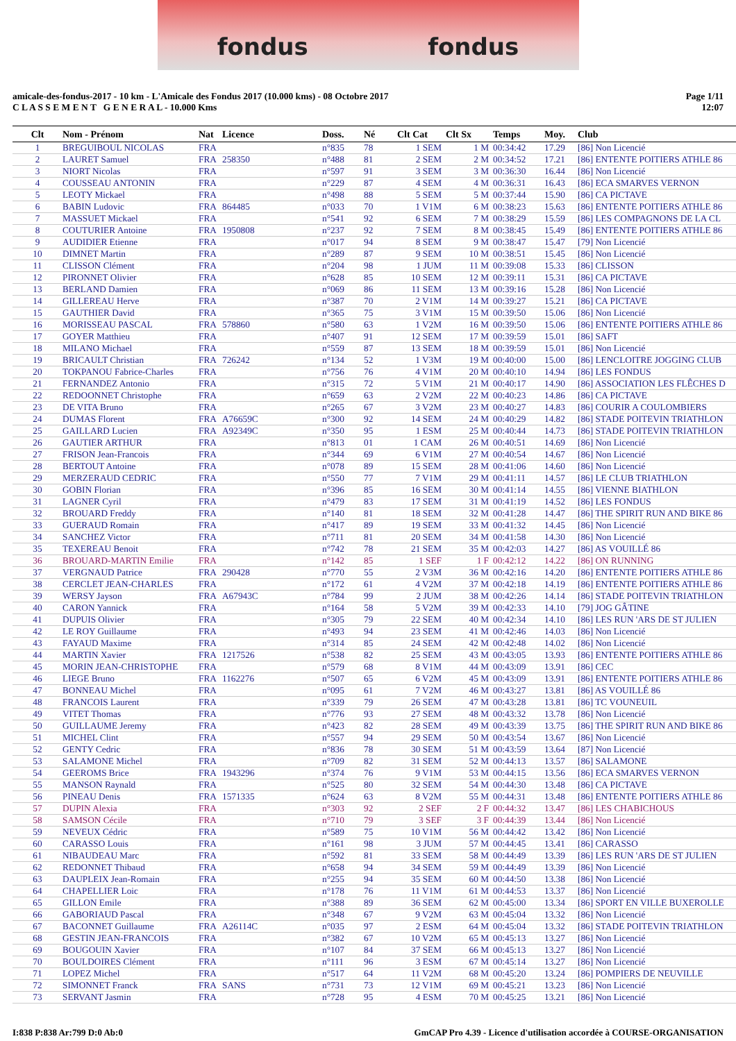fondus fondus
amicale-des-fondus-2017 - 10 km - L'Amicale des Fondus 2017 (10.000 kms) - 08 Octobre 2017
C L A S S E M E N T G E N E R A L - 10.000 Kms
Page 1/11
12:07
| Clt | Nom - Prénom | Nat | Licence | Doss. | Né | Clt Cat | Clt Sx | Temps | Moy. | Club |
| --- | --- | --- | --- | --- | --- | --- | --- | --- | --- | --- |
| 1 | BREGUIBOUL NICOLAS | FRA | | n°835 | 78 | 1 SEM | 1 M | 00:34:42 | 17.29 | [86] Non Licencié |
| 2 | LAURET Samuel | FRA | 258350 | n°488 | 81 | 2 SEM | 2 M | 00:34:52 | 17.21 | [86] ENTENTE POITIERS ATHLE 86 |
| 3 | NIORT Nicolas | FRA | | n°597 | 91 | 3 SEM | 3 M | 00:36:30 | 16.44 | [86] Non Licencié |
| 4 | COUSSEAU ANTONIN | FRA | | n°229 | 87 | 4 SEM | 4 M | 00:36:31 | 16.43 | [86] ECA SMARVES VERNON |
| 5 | LEOTY Mickael | FRA | | n°498 | 88 | 5 SEM | 5 M | 00:37:44 | 15.90 | [86] CA PICTAVE |
| 6 | BABIN Ludovic | FRA | 864485 | n°033 | 70 | 1 V1M | 6 M | 00:38:23 | 15.63 | [86] ENTENTE POITIERS ATHLE 86 |
| 7 | MASSUET Mickael | FRA | | n°541 | 92 | 6 SEM | 7 M | 00:38:29 | 15.59 | [86] LES COMPAGNONS DE LA CL |
| 8 | COUTURIER Antoine | FRA | 1950808 | n°237 | 92 | 7 SEM | 8 M | 00:38:45 | 15.49 | [86] ENTENTE POITIERS ATHLE 86 |
| 9 | AUDIDIER Etienne | FRA | | n°017 | 94 | 8 SEM | 9 M | 00:38:47 | 15.47 | [79] Non Licencié |
| 10 | DIMNET Martin | FRA | | n°289 | 87 | 9 SEM | 10 M | 00:38:51 | 15.45 | [86] Non Licencié |
| 11 | CLISSON Clément | FRA | | n°204 | 98 | 1 JUM | 11 M | 00:39:08 | 15.33 | [86] CLISSON |
| 12 | PIRONNET Olivier | FRA | | n°628 | 85 | 10 SEM | 12 M | 00:39:11 | 15.31 | [86] CA PICTAVE |
| 13 | BERLAND Damien | FRA | | n°069 | 86 | 11 SEM | 13 M | 00:39:16 | 15.28 | [86] Non Licencié |
| 14 | GILLEREAU Herve | FRA | | n°387 | 70 | 2 V1M | 14 M | 00:39:27 | 15.21 | [86] CA PICTAVE |
| 15 | GAUTHIER David | FRA | | n°365 | 75 | 3 V1M | 15 M | 00:39:50 | 15.06 | [86] Non Licencié |
| 16 | MORISSEAU PASCAL | FRA | 578860 | n°580 | 63 | 1 V2M | 16 M | 00:39:50 | 15.06 | [86] ENTENTE POITIERS ATHLE 86 |
| 17 | GOYER Matthieu | FRA | | n°407 | 91 | 12 SEM | 17 M | 00:39:59 | 15.01 | [86] SAFT |
| 18 | MILANO Michael | FRA | | n°559 | 87 | 13 SEM | 18 M | 00:39:59 | 15.01 | [86] Non Licencié |
| 19 | BRICAULT Christian | FRA | 726242 | n°134 | 52 | 1 V3M | 19 M | 00:40:00 | 15.00 | [86] LENCLOITRE JOGGING CLUB |
| 20 | TOKPANOU Fabrice-Charles | FRA | | n°756 | 76 | 4 V1M | 20 M | 00:40:10 | 14.94 | [86] LES FONDUS |
| 21 | FERNANDEZ Antonio | FRA | | n°315 | 72 | 5 V1M | 21 M | 00:40:17 | 14.90 | [86] ASSOCIATION LES FLÊCHES D |
| 22 | REDOONNET Christophe | FRA | | n°659 | 63 | 2 V2M | 22 M | 00:40:23 | 14.86 | [86] CA PICTAVE |
| 23 | DE VITA Bruno | FRA | | n°265 | 67 | 3 V2M | 23 M | 00:40:27 | 14.83 | [86] COURIR A COULOMBIERS |
| 24 | DUMAS Florent | FRA | A76659C | n°300 | 92 | 14 SEM | 24 M | 00:40:29 | 14.82 | [86] STADE POITEVIN TRIATHLON |
| 25 | GAILLARD Lucien | FRA | A92349C | n°350 | 95 | 1 ESM | 25 M | 00:40:44 | 14.73 | [86] STADE POITEVIN TRIATHLON |
| 26 | GAUTIER ARTHUR | FRA | | n°813 | 01 | 1 CAM | 26 M | 00:40:51 | 14.69 | [86] Non Licencié |
| 27 | FRISON Jean-Francois | FRA | | n°344 | 69 | 6 V1M | 27 M | 00:40:54 | 14.67 | [86] Non Licencié |
| 28 | BERTOUT Antoine | FRA | | n°078 | 89 | 15 SEM | 28 M | 00:41:06 | 14.60 | [86] Non Licencié |
| 29 | MERZERAUD CEDRIC | FRA | | n°550 | 77 | 7 V1M | 29 M | 00:41:11 | 14.57 | [86] LE CLUB TRIATHLON |
| 30 | GOBIN Florian | FRA | | n°396 | 85 | 16 SEM | 30 M | 00:41:14 | 14.55 | [86] VIENNE BIATHLON |
| 31 | LAGNER Cyril | FRA | | n°479 | 83 | 17 SEM | 31 M | 00:41:19 | 14.52 | [86] LES FONDUS |
| 32 | BROUARD Freddy | FRA | | n°140 | 81 | 18 SEM | 32 M | 00:41:28 | 14.47 | [86] THE SPIRIT RUN AND BIKE 86 |
| 33 | GUERAUD Romain | FRA | | n°417 | 89 | 19 SEM | 33 M | 00:41:32 | 14.45 | [86] Non Licencié |
| 34 | SANCHEZ Victor | FRA | | n°711 | 81 | 20 SEM | 34 M | 00:41:58 | 14.30 | [86] Non Licencié |
| 35 | TEXEREAU Benoit | FRA | | n°742 | 78 | 21 SEM | 35 M | 00:42:03 | 14.27 | [86] AS VOUILLÉ 86 |
| 36 | BROUARD-MARTIN Emilie | FRA | | n°142 | 85 | 1 SEF | 1 F | 00:42:12 | 14.22 | [86] ON RUNNING |
| 37 | VERGNAUD Patrice | FRA | 290428 | n°770 | 55 | 2 V3M | 36 M | 00:42:16 | 14.20 | [86] ENTENTE POITIERS ATHLE 86 |
| 38 | CERCLET JEAN-CHARLES | FRA | | n°172 | 61 | 4 V2M | 37 M | 00:42:18 | 14.19 | [86] ENTENTE POITIERS ATHLE 86 |
| 39 | WERSY Jayson | FRA | A67943C | n°784 | 99 | 2 JUM | 38 M | 00:42:26 | 14.14 | [86] STADE POITEVIN TRIATHLON |
| 40 | CARON Yannick | FRA | | n°164 | 58 | 5 V2M | 39 M | 00:42:33 | 14.10 | [79] JOG GÂTINE |
| 41 | DUPUIS Olivier | FRA | | n°305 | 79 | 22 SEM | 40 M | 00:42:34 | 14.10 | [86] LES RUN 'ARS DE ST JULIEN |
| 42 | LE ROY Guillaume | FRA | | n°493 | 94 | 23 SEM | 41 M | 00:42:46 | 14.03 | [86] Non Licencié |
| 43 | FAYAUD Maxime | FRA | | n°314 | 85 | 24 SEM | 42 M | 00:42:48 | 14.02 | [86] Non Licencié |
| 44 | MARTIN Xavier | FRA | 1217526 | n°538 | 82 | 25 SEM | 43 M | 00:43:05 | 13.93 | [86] ENTENTE POITIERS ATHLE 86 |
| 45 | MORIN JEAN-CHRISTOPHE | FRA | | n°579 | 68 | 8 V1M | 44 M | 00:43:09 | 13.91 | [86] CEC |
| 46 | LIEGE Bruno | FRA | 1162276 | n°507 | 65 | 6 V2M | 45 M | 00:43:09 | 13.91 | [86] ENTENTE POITIERS ATHLE 86 |
| 47 | BONNEAU Michel | FRA | | n°095 | 61 | 7 V2M | 46 M | 00:43:27 | 13.81 | [86] AS VOUILLÉ 86 |
| 48 | FRANCOIS Laurent | FRA | | n°339 | 79 | 26 SEM | 47 M | 00:43:28 | 13.81 | [86] TC VOUNEUIL |
| 49 | VITET Thomas | FRA | | n°776 | 93 | 27 SEM | 48 M | 00:43:32 | 13.78 | [86] Non Licencié |
| 50 | GUILLAUME Jeremy | FRA | | n°423 | 82 | 28 SEM | 49 M | 00:43:39 | 13.75 | [86] THE SPIRIT RUN AND BIKE 86 |
| 51 | MICHEL Clint | FRA | | n°557 | 94 | 29 SEM | 50 M | 00:43:54 | 13.67 | [86] Non Licencié |
| 52 | GENTY Cedric | FRA | | n°836 | 78 | 30 SEM | 51 M | 00:43:59 | 13.64 | [87] Non Licencié |
| 53 | SALAMONE Michel | FRA | | n°709 | 82 | 31 SEM | 52 M | 00:44:13 | 13.57 | [86] SALAMONE |
| 54 | GEEROMS Brice | FRA | 1943296 | n°374 | 76 | 9 V1M | 53 M | 00:44:15 | 13.56 | [86] ECA SMARVES VERNON |
| 55 | MANSON Raynald | FRA | | n°525 | 80 | 32 SEM | 54 M | 00:44:30 | 13.48 | [86] CA PICTAVE |
| 56 | PINEAU Denis | FRA | 1571335 | n°624 | 63 | 8 V2M | 55 M | 00:44:31 | 13.48 | [86] ENTENTE POITIERS ATHLE 86 |
| 57 | DUPIN Alexia | FRA | | n°303 | 92 | 2 SEF | 2 F | 00:44:32 | 13.47 | [86] LES CHABICHOUS |
| 58 | SAMSON Cécile | FRA | | n°710 | 79 | 3 SEF | 3 F | 00:44:39 | 13.44 | [86] Non Licencié |
| 59 | NEVEUX Cédric | FRA | | n°589 | 75 | 10 V1M | 56 M | 00:44:42 | 13.42 | [86] Non Licencié |
| 60 | CARASSO Louis | FRA | | n°161 | 98 | 3 JUM | 57 M | 00:44:45 | 13.41 | [86] CARASSO |
| 61 | NIBAUDEAU Marc | FRA | | n°592 | 81 | 33 SEM | 58 M | 00:44:49 | 13.39 | [86] LES RUN 'ARS DE ST JULIEN |
| 62 | REDONNET Thibaud | FRA | | n°658 | 94 | 34 SEM | 59 M | 00:44:49 | 13.39 | [86] Non Licencié |
| 63 | DAUPLEIX Jean-Romain | FRA | | n°255 | 94 | 35 SEM | 60 M | 00:44:50 | 13.38 | [86] Non Licencié |
| 64 | CHAPELLIER Loic | FRA | | n°178 | 76 | 11 V1M | 61 M | 00:44:53 | 13.37 | [86] Non Licencié |
| 65 | GILLON Emile | FRA | | n°388 | 89 | 36 SEM | 62 M | 00:45:00 | 13.34 | [86] SPORT EN VILLE BUXEROLLE |
| 66 | GABORIAUD Pascal | FRA | | n°348 | 67 | 9 V2M | 63 M | 00:45:04 | 13.32 | [86] Non Licencié |
| 67 | BACONNET Guillaume | FRA | A26114C | n°035 | 97 | 2 ESM | 64 M | 00:45:04 | 13.32 | [86] STADE POITEVIN TRIATHLON |
| 68 | GESTIN JEAN-FRANCOIS | FRA | | n°382 | 67 | 10 V2M | 65 M | 00:45:13 | 13.27 | [86] Non Licencié |
| 69 | BOUGOUIN Xavier | FRA | | n°107 | 84 | 37 SEM | 66 M | 00:45:13 | 13.27 | [86] Non Licencié |
| 70 | BOULDOIRES Clément | FRA | | n°111 | 96 | 3 ESM | 67 M | 00:45:14 | 13.27 | [86] Non Licencié |
| 71 | LOPEZ Michel | FRA | | n°517 | 64 | 11 V2M | 68 M | 00:45:20 | 13.24 | [86] POMPIERS DE NEUVILLE |
| 72 | SIMONNET Franck | FRA | SANS | n°731 | 73 | 12 V1M | 69 M | 00:45:21 | 13.23 | [86] Non Licencié |
| 73 | SERVANT Jasmin | FRA | | n°728 | 95 | 4 ESM | 70 M | 00:45:25 | 13.21 | [86] Non Licencié |
I:838 P:838 Ar:799 D:0 Ab:0 GmCAP Pro 4.39 - Licence d'utilisation accordée à COURSE-ORGANISATION